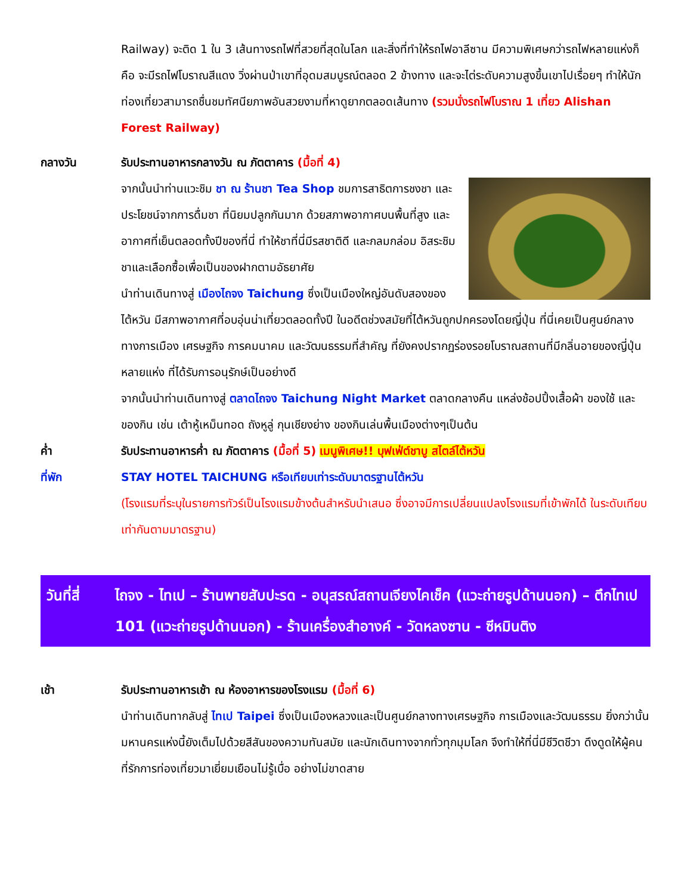Railway) จะติด 1 ใน 3 เส้นทางรถไฟที่สวยที่สุดในโลก และสิ่งที่ทำให้รถไฟอาลีซาน มีความพิเศษกว่ารถไฟหลายแห่งก็คือ จะมีรถไฟโบราณสีแดง วิ่งผ่านป่าเขาที่อุดมสมบูรณ์ตลอด 2 ข้างทาง และจะไต่ระดับความสูงขึ้นเขาไปเรื่อยๆ ทำให้นักท่องเที่ยวสามารถชื่นชมทัศนียภาพอันสวยงามที่หาดูยากตลอดเส้นทาง (รวมนั่งรถไฟโบราณ 1 เที่ยว Alishan Forest Railway)
กลางวัน รับประทานอาหารกลางวัน ณ ภัตตาคาร (มื้อที่ 4)
จากนั้นนำท่านแวะชิม ชา ณ ร้านชา Tea Shop ชมการสาธิตการชงชา และประโยชน์จากการดื่มชา ที่นิยมปลูกกันมาก ด้วยสภาพอากาศบนพื้นที่สูง และอากาศที่เย็นตลอดทั้งปีของที่นี่ ทำให้ชาที่นี่มีรสชาติดี และกลมกล่อม อิสระชิมชาและเลือกซื้อเพื่อเป็นของฝากตามอัธยาศัย
นำท่านเดินทางสู่ เมืองไถจง Taichung ซึ่งเป็นเมืองใหญ่อันดับสองของไต้หวัน มีสภาพอากาศที่อบอุ่นน่าเที่ยวตลอดทั้งปี ในอดีตช่วงสมัยที่ไต้หวันถูกปกครองโดยญี่ปุ่น ที่นี่เคยเป็นศูนย์กลางทางการเมือง เศรษฐกิจ การคมนาคม และวัฒนธรรมที่สำคัญ ที่ยังคงปรากฏร่องรอยโบราณสถานที่มีกลิ่นอายของญี่ปุ่นหลายแห่ง ที่ได้รับการอนุรักษ์เป็นอย่างดี
จากนั้นนำท่านเดินทางสู่ ตลาดไถจง Taichung Night Market ตลาดกลางคืน แหล่งช้อปปิ้งเสื้อผ้า ของใช้ และของกิน เช่น เต้าหู้เหม็นทอด ถังหูลู่ กุนเชียงย่าง ของกินเล่นพื้นเมืองต่างๆเป็นต้น
ค่ำ รับประทานอาหารค่ำ ณ ภัตตาคาร (มื้อที่ 5) เมนูพิเศษ!! บุฟเฟ่ต์ชาบู สไตล์ไต้หวัน
ที่พัก STAY HOTEL TAICHUNG หรือเทียบเท่าระดับมาตรฐานไต้หวัน
(โรงแรมที่ระบุในรายการทัวร์เป็นโรงแรมข้างต้นสำหรับนำเสนอ ซึ่งอาจมีการเปลี่ยนแปลงโรงแรมที่เข้าพักได้ ในระดับเทียบเท่ากันตามมาตรฐาน)
วันที่สี่
ไถจง - ไทเป – ร้านพายสับปะรด - อนุสรณ์สถานเจียงไคเช็ค (แวะถ่ายรูปด้านนอก) – ตึกไทเป 101 (แวะถ่ายรูปด้านนอก) - ร้านเครื่องสำอางค์ - วัดหลงซาน - ซีหมินติง
เช้า รับประทานอาหารเช้า ณ ห้องอาหารของโรงแรม (มื้อที่ 6)
นำท่านเดินทากลับสู่ ไทเป Taipei ซึ่งเป็นเมืองหลวงและเป็นศูนย์กลางทางเศรษฐกิจ การเมืองและวัฒนธรรม ยิ่งกว่านั้นมหานครแห่งนี้ยังเต็มไปด้วยสีสันของความทันสมัย และนักเดินทางจากทั่วทุกมุมโลก จึงทำให้ที่นี่มีชีวิตชีวา ดึงดูดให้ผู้คนที่รักการท่องเที่ยวมาเยี่ยมเยือนไม่รู้เบื่อ อย่างไม่ขาดสาย